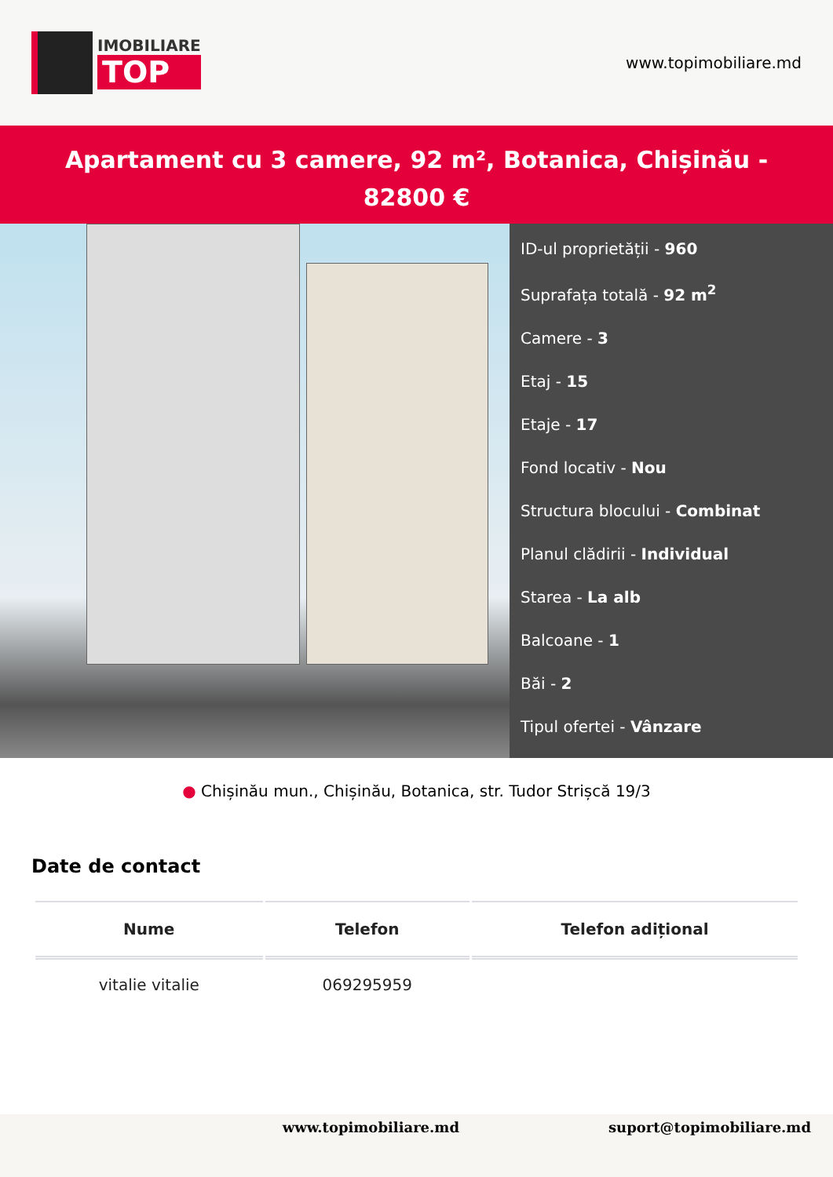IMOBILIARE
TOP
www.topimobiliare.md
Apartament cu 3 camere, 92 m², Botanica, Chișinău - 82800 €
ID-ul proprietății - 960
Suprafața totală - 92 m<sup>2</sup>
Camere - 3
Etaj - 15
Etaje - 17
Fond locativ - Nou
Structura blocului - Combinat
Planul clădirii - Individual
Starea - La alb
Balcoane - 1
Băi - 2
Tipul ofertei - Vânzare
● Chișinău mun., Chișinău, Botanica, str. Tudor Strișcă 19/3
Date de contact
| Nume | Telefon | Telefon adițional |
| --- | --- | --- |
| vitalie vitalie | 069295959 | |
www.topimobiliare.md suport@topimobiliare.md